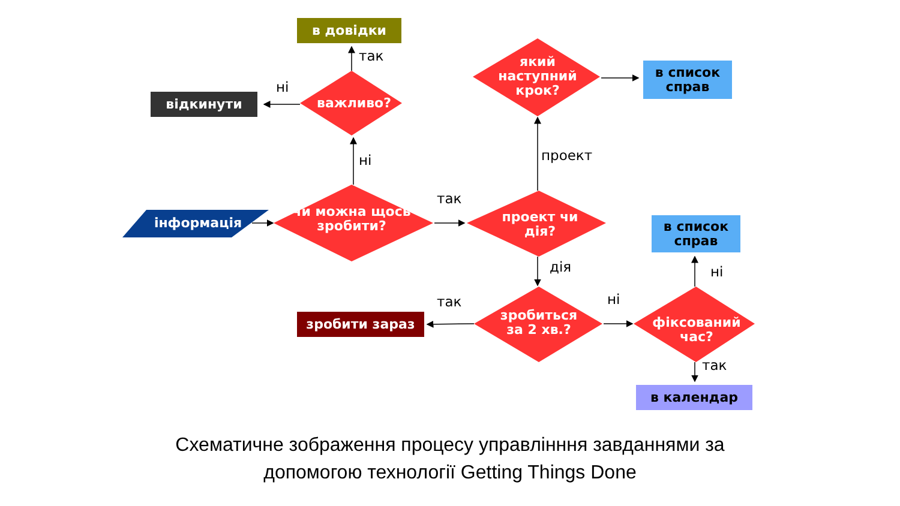в довідки
відкинути
в список справ
в список справ
зробити зараз
в календар
інформація
чи можна щось зробити?
важливо?
який наступний крок?
проект чи дія?
зробиться за 2 хв.?
фіксований час?
так
ні
ні
так
проект
дія
так ні
ні
так
Схематичне зображення процесу управлінння завданнями за
допомогою технології Getting Things Done